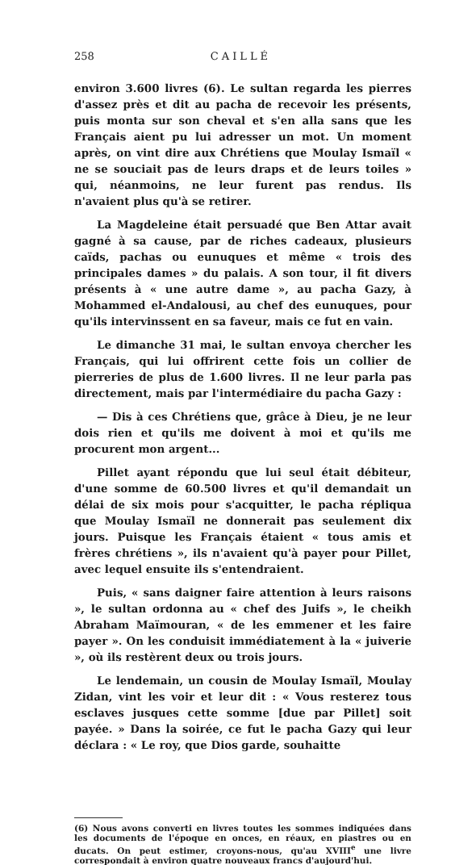258 CAILLÉ
environ 3.600 livres (6). Le sultan regarda les pierres d'assez près et dit au pacha de recevoir les présents, puis monta sur son cheval et s'en alla sans que les Français aient pu lui adresser un mot. Un moment après, on vint dire aux Chrétiens que Moulay Ismaïl « ne se souciait pas de leurs draps et de leurs toiles » qui, néanmoins, ne leur furent pas rendus. Ils n'avaient plus qu'à se retirer.
La Magdeleine était persuadé que Ben Attar avait gagné à sa cause, par de riches cadeaux, plusieurs caïds, pachas ou eunuques et même « trois des principales dames » du palais. A son tour, il fit divers présents à « une autre dame », au pacha Gazy, à Mohammed el-Andalousi, au chef des eunuques, pour qu'ils intervinssent en sa faveur, mais ce fut en vain.
Le dimanche 31 mai, le sultan envoya chercher les Français, qui lui offrirent cette fois un collier de pierreries de plus de 1.600 livres. Il ne leur parla pas directement, mais par l'intermédiaire du pacha Gazy :
— Dis à ces Chrétiens que, grâce à Dieu, je ne leur dois rien et qu'ils me doivent à moi et qu'ils me procurent mon argent...
Pillet ayant répondu que lui seul était débiteur, d'une somme de 60.500 livres et qu'il demandait un délai de six mois pour s'acquitter, le pacha répliqua que Moulay Ismaïl ne donnerait pas seulement dix jours. Puisque les Français étaient « tous amis et frères chrétiens », ils n'avaient qu'à payer pour Pillet, avec lequel ensuite ils s'entendraient.
Puis, « sans daigner faire attention à leurs raisons », le sultan ordonna au « chef des Juifs », le cheikh Abraham Maïmouran, « de les emmener et les faire payer ». On les conduisit immédiatement à la « juiverie », où ils restèrent deux ou trois jours.
Le lendemain, un cousin de Moulay Ismaïl, Moulay Zidan, vint les voir et leur dit : « Vous resterez tous esclaves jusques cette somme [due par Pillet] soit payée. » Dans la soirée, ce fut le pacha Gazy qui leur déclara : « Le roy, que Dios garde, souhaitte
(6) Nous avons converti en livres toutes les sommes indiquées dans les documents de l'époque en onces, en réaux, en piastres ou en ducats. On peut estimer, croyons-nous, qu'au XVIII<sup>e</sup> une livre correspondait à environ quatre nouveaux francs d'aujourd'hui.